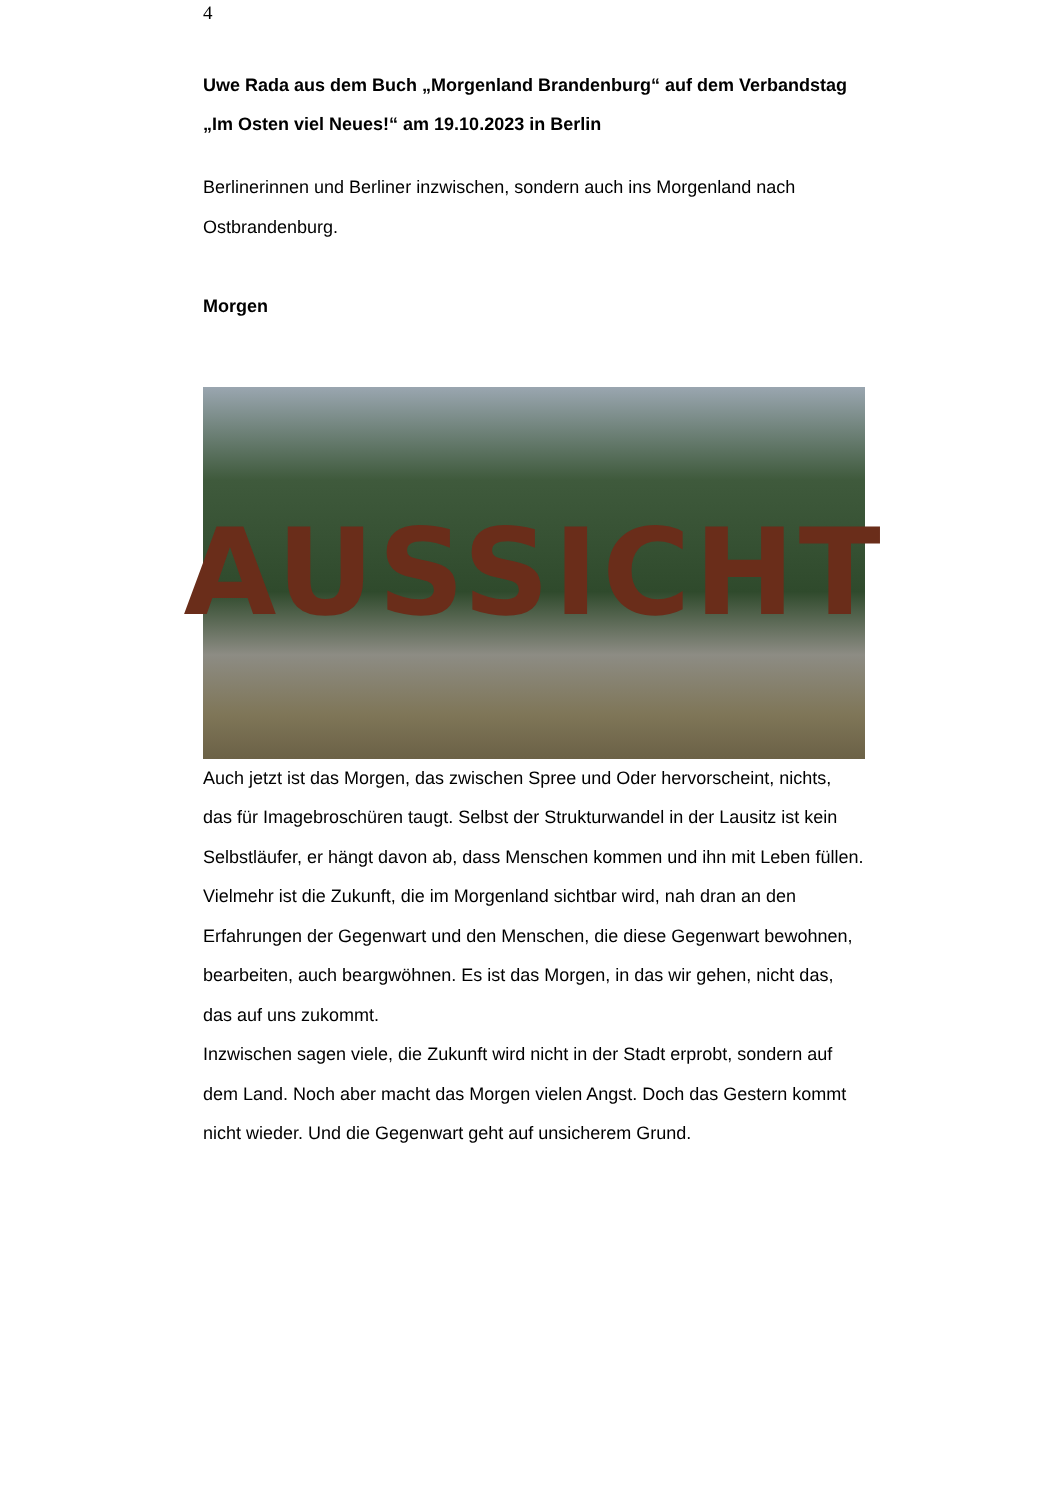4
Uwe Rada aus dem Buch „Morgenland Brandenburg“ auf dem Verbandstag „Im Osten viel Neues!“ am 19.10.2023 in Berlin
Berlinerinnen und Berliner inzwischen, sondern auch ins Morgenland nach Ostbrandenburg.
Morgen
AUSSICHT
Auch jetzt ist das Morgen, das zwischen Spree und Oder hervorscheint, nichts, das für Imagebroschüren taugt. Selbst der Strukturwandel in der Lausitz ist kein Selbstläufer, er hängt davon ab, dass Menschen kommen und ihn mit Leben füllen. Vielmehr ist die Zukunft, die im Morgenland sichtbar wird, nah dran an den Erfahrungen der Gegenwart und den Menschen, die diese Gegenwart bewohnen, bearbeiten, auch beargwöhnen. Es ist das Morgen, in das wir gehen, nicht das, das auf uns zukommt.
Inzwischen sagen viele, die Zukunft wird nicht in der Stadt erprobt, sondern auf dem Land. Noch aber macht das Morgen vielen Angst. Doch das Gestern kommt nicht wieder. Und die Gegenwart geht auf unsicherem Grund.